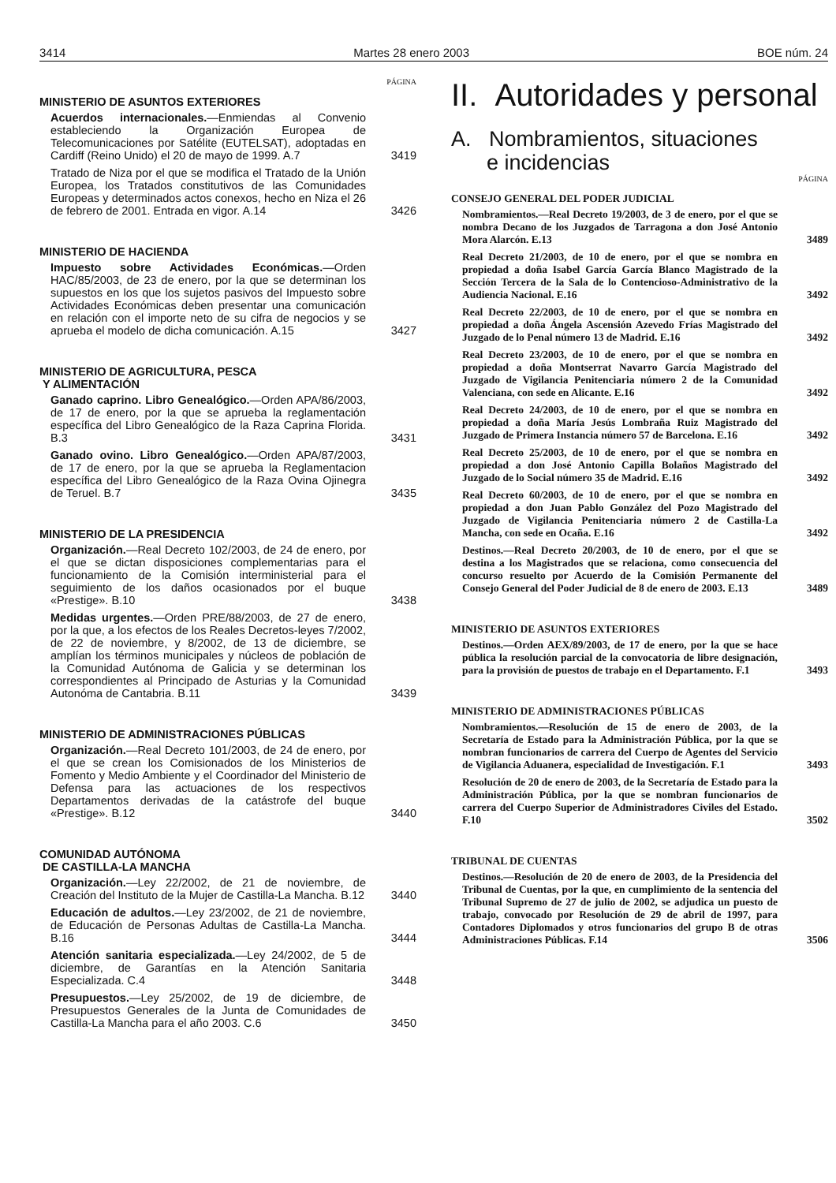3414 Martes 28 enero 2003 BOE núm. 24
PÁGINA
MINISTERIO DE ASUNTOS EXTERIORES
Acuerdos internacionales.—Enmiendas al Convenio estableciendo la Organización Europea de Telecomunicaciones por Satélite (EUTELSAT), adoptadas en Cardiff (Reino Unido) el 20 de mayo de 1999. A.7
3419
Tratado de Niza por el que se modifica el Tratado de la Unión Europea, los Tratados constitutivos de las Comunidades Europeas y determinados actos conexos, hecho en Niza el 26 de febrero de 2001. Entrada en vigor. A.14
3426
MINISTERIO DE HACIENDA
Impuesto sobre Actividades Económicas.—Orden HAC/85/2003, de 23 de enero, por la que se determinan los supuestos en los que los sujetos pasivos del Impuesto sobre Actividades Económicas deben presentar una comunicación en relación con el importe neto de su cifra de negocios y se aprueba el modelo de dicha comunicación. A.15
3427
MINISTERIO DE AGRICULTURA, PESCA
Y ALIMENTACIÓN
Ganado caprino. Libro Genealógico.—Orden APA/86/2003, de 17 de enero, por la que se aprueba la reglamentación específica del Libro Genealógico de la Raza Caprina Florida. B.3
3431
Ganado ovino. Libro Genealógico.—Orden APA/87/2003, de 17 de enero, por la que se aprueba la Reglamentacion específica del Libro Genealógico de la Raza Ovina Ojinegra de Teruel. B.7
3435
MINISTERIO DE LA PRESIDENCIA
Organización.—Real Decreto 102/2003, de 24 de enero, por el que se dictan disposiciones complementarias para el funcionamiento de la Comisión interministerial para el seguimiento de los daños ocasionados por el buque «Prestige». B.10
3438
Medidas urgentes.—Orden PRE/88/2003, de 27 de enero, por la que, a los efectos de los Reales Decretos-leyes 7/2002, de 22 de noviembre, y 8/2002, de 13 de diciembre, se amplían los términos municipales y núcleos de población de la Comunidad Autónoma de Galicia y se determinan los correspondientes al Principado de Asturias y la Comunidad Autonóma de Cantabria. B.11
3439
MINISTERIO DE ADMINISTRACIONES PÚBLICAS
Organización.—Real Decreto 101/2003, de 24 de enero, por el que se crean los Comisionados de los Ministerios de Fomento y Medio Ambiente y el Coordinador del Ministerio de Defensa para las actuaciones de los respectivos Departamentos derivadas de la catástrofe del buque «Prestige». B.12
3440
COMUNIDAD AUTÓNOMA
DE CASTILLA-LA MANCHA
Organización.—Ley 22/2002, de 21 de noviembre, de Creación del Instituto de la Mujer de Castilla-La Mancha. B.12
3440
Educación de adultos.—Ley 23/2002, de 21 de noviembre, de Educación de Personas Adultas de Castilla-La Mancha. B.16
3444
Atención sanitaria especializada.—Ley 24/2002, de 5 de diciembre, de Garantías en la Atención Sanitaria Especializada. C.4
3448
Presupuestos.—Ley 25/2002, de 19 de diciembre, de Presupuestos Generales de la Junta de Comunidades de Castilla-La Mancha para el año 2003. C.6
3450
II. Autoridades y personal
A. Nombramientos, situaciones
e incidencias
PÁGINA
CONSEJO GENERAL DEL PODER JUDICIAL
Nombramientos.—Real Decreto 19/2003, de 3 de enero, por el que se nombra Decano de los Juzgados de Tarragona a don José Antonio Mora Alarcón. E.13
3489
Real Decreto 21/2003, de 10 de enero, por el que se nombra en propiedad a doña Isabel García García Blanco Magistrado de la Sección Tercera de la Sala de lo Contencioso-Administrativo de la Audiencia Nacional. E.16
3492
Real Decreto 22/2003, de 10 de enero, por el que se nombra en propiedad a doña Ángela Ascensión Azevedo Frías Magistrado del Juzgado de lo Penal número 13 de Madrid. E.16
3492
Real Decreto 23/2003, de 10 de enero, por el que se nombra en propiedad a doña Montserrat Navarro García Magistrado del Juzgado de Vigilancia Penitenciaria número 2 de la Comunidad Valenciana, con sede en Alicante. E.16
3492
Real Decreto 24/2003, de 10 de enero, por el que se nombra en propiedad a doña María Jesús Lombraña Ruiz Magistrado del Juzgado de Primera Instancia número 57 de Barcelona. E.16
3492
Real Decreto 25/2003, de 10 de enero, por el que se nombra en propiedad a don José Antonio Capilla Bolaños Magistrado del Juzgado de lo Social número 35 de Madrid. E.16
3492
Real Decreto 60/2003, de 10 de enero, por el que se nombra en propiedad a don Juan Pablo González del Pozo Magistrado del Juzgado de Vigilancia Penitenciaria número 2 de Castilla-La Mancha, con sede en Ocaña. E.16
3492
Destinos.—Real Decreto 20/2003, de 10 de enero, por el que se destina a los Magistrados que se relaciona, como consecuencia del concurso resuelto por Acuerdo de la Comisión Permanente del Consejo General del Poder Judicial de 8 de enero de 2003. E.13
3489
MINISTERIO DE ASUNTOS EXTERIORES
Destinos.—Orden AEX/89/2003, de 17 de enero, por la que se hace pública la resolución parcial de la convocatoria de libre designación, para la provisión de puestos de trabajo en el Departamento. F.1
3493
MINISTERIO DE ADMINISTRACIONES PÚBLICAS
Nombramientos.—Resolución de 15 de enero de 2003, de la Secretaría de Estado para la Administración Pública, por la que se nombran funcionarios de carrera del Cuerpo de Agentes del Servicio de Vigilancia Aduanera, especialidad de Investigación. F.1
3493
Resolución de 20 de enero de 2003, de la Secretaría de Estado para la Administración Pública, por la que se nombran funcionarios de carrera del Cuerpo Superior de Administradores Civiles del Estado. F.10
3502
TRIBUNAL DE CUENTAS
Destinos.—Resolución de 20 de enero de 2003, de la Presidencia del Tribunal de Cuentas, por la que, en cumplimiento de la sentencia del Tribunal Supremo de 27 de julio de 2002, se adjudica un puesto de trabajo, convocado por Resolución de 29 de abril de 1997, para Contadores Diplomados y otros funcionarios del grupo B de otras Administraciones Públicas. F.14
3506